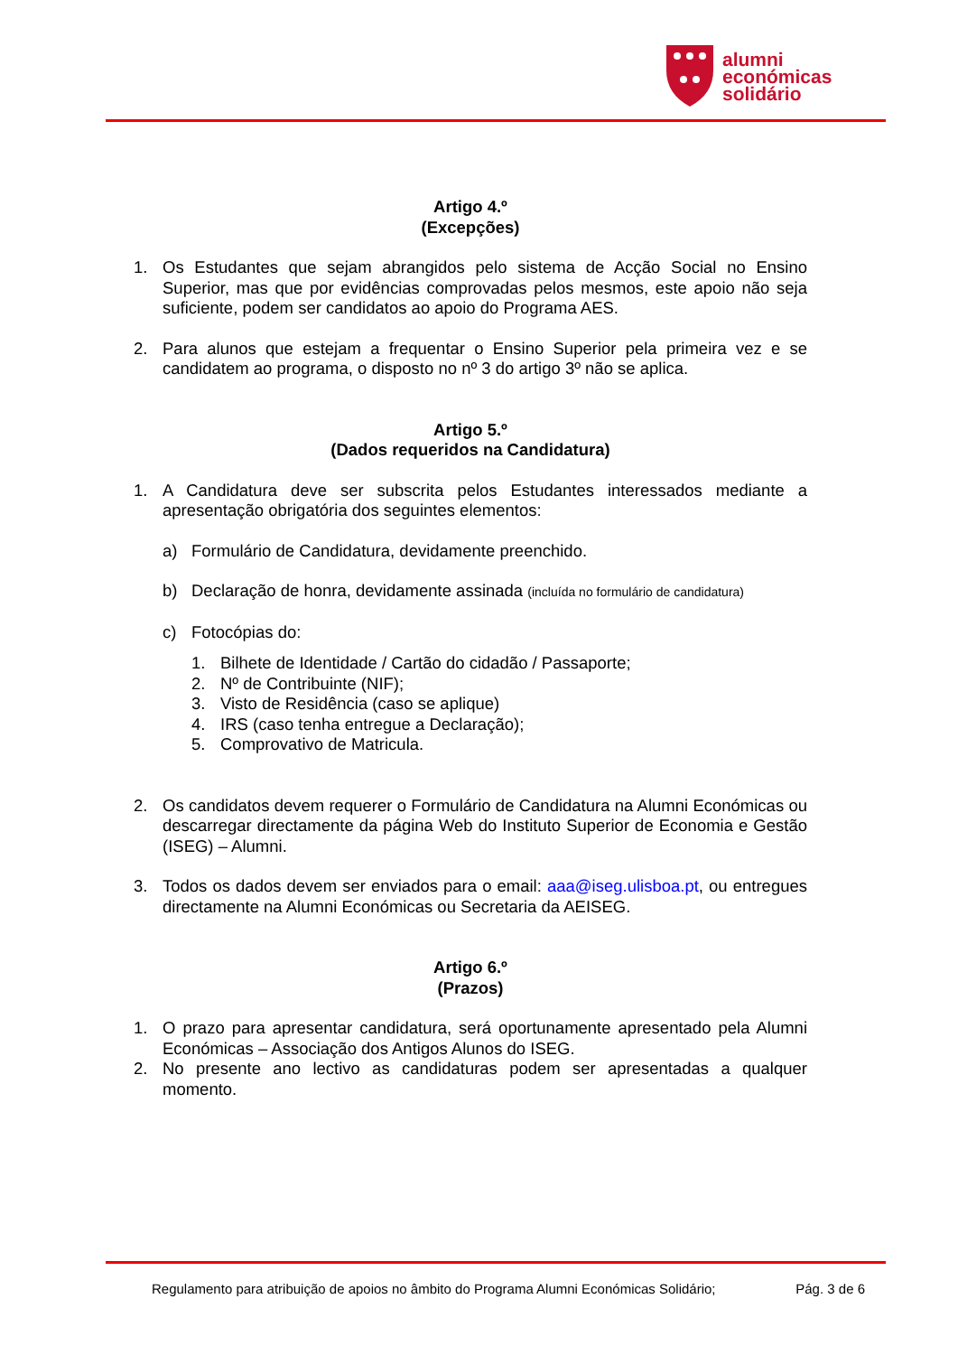alumni
económicas
solidário
Artigo 4.º
(Excepções)
1. Os Estudantes que sejam abrangidos pelo sistema de Acção Social no Ensino Superior, mas que por evidências comprovadas pelos mesmos, este apoio não seja suficiente, podem ser candidatos ao apoio do Programa AES.
2. Para alunos que estejam a frequentar o Ensino Superior pela primeira vez e se candidatem ao programa, o disposto no nº 3 do artigo 3º não se aplica.
Artigo 5.º
(Dados requeridos na Candidatura)
1. A Candidatura deve ser subscrita pelos Estudantes interessados mediante a apresentação obrigatória dos seguintes elementos:
a) Formulário de Candidatura, devidamente preenchido.
b) Declaração de honra, devidamente assinada (incluída no formulário de candidatura)
c) Fotocópias do:
1. Bilhete de Identidade / Cartão do cidadão / Passaporte;
2. Nº de Contribuinte (NIF);
3. Visto de Residência (caso se aplique)
4. IRS (caso tenha entregue a Declaração);
5. Comprovativo de Matricula.
2. Os candidatos devem requerer o Formulário de Candidatura na Alumni Económicas ou descarregar directamente da página Web do Instituto Superior de Economia e Gestão (ISEG) – Alumni.
3. Todos os dados devem ser enviados para o email: aaa@iseg.ulisboa.pt, ou entregues directamente na Alumni Económicas ou Secretaria da AEISEG.
Artigo 6.º
(Prazos)
1. O prazo para apresentar candidatura, será oportunamente apresentado pela Alumni Económicas – Associação dos Antigos Alunos do ISEG.
2. No presente ano lectivo as candidaturas podem ser apresentadas a qualquer momento.
Regulamento para atribuição de apoios no âmbito do Programa Alumni Económicas Solidário; Pág. 3 de 6